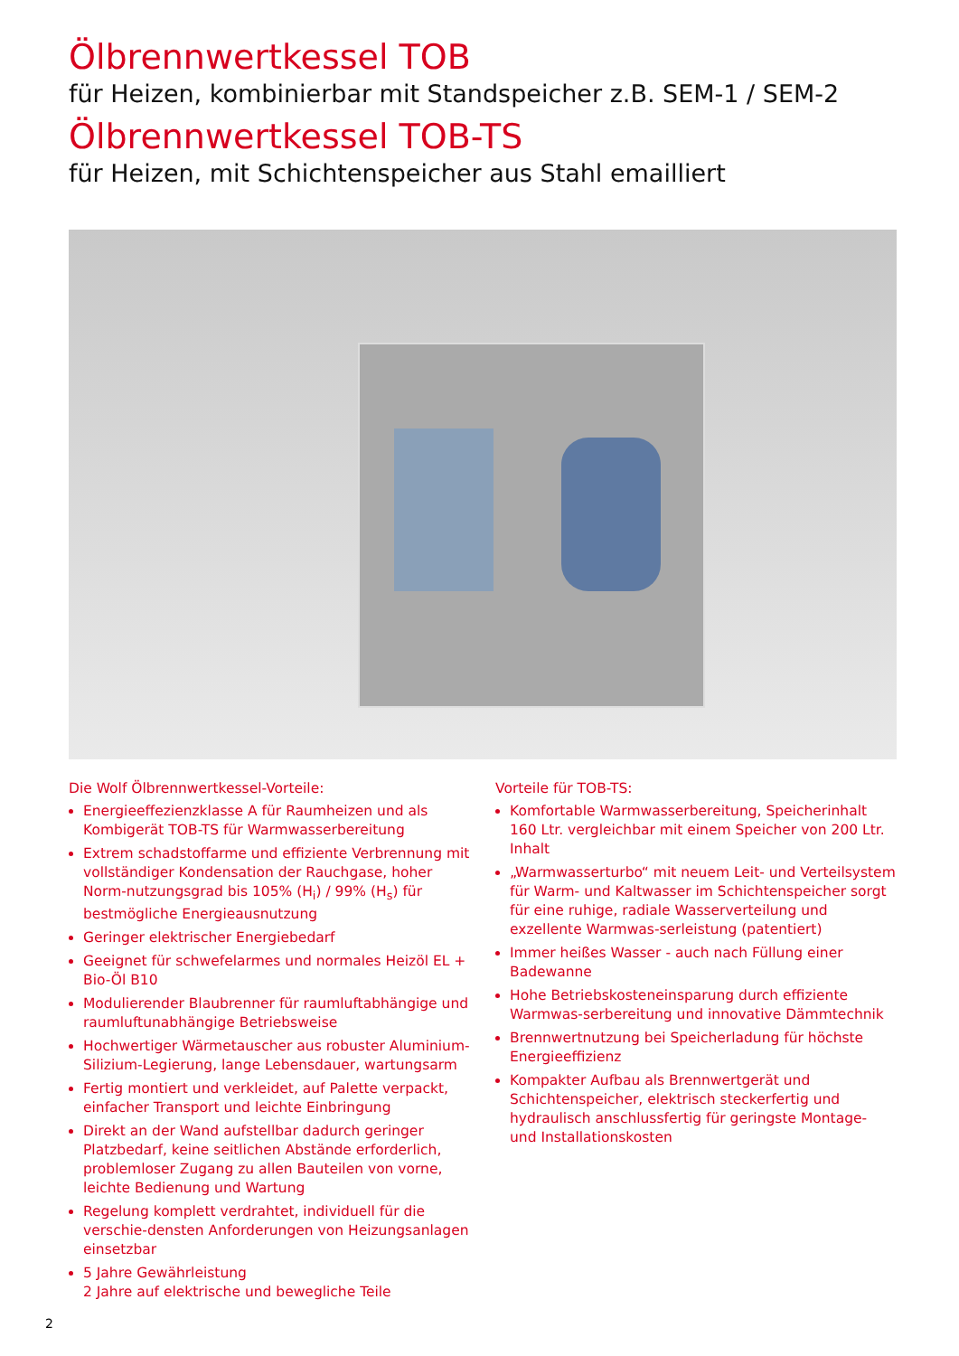Ölbrennwertkessel TOB
für Heizen, kombinierbar mit Standspeicher z.B. SEM-1 / SEM-2
Ölbrennwertkessel TOB-TS
für Heizen, mit Schichtenspeicher aus Stahl emailliert
Die Wolf Ölbrennwertkessel-Vorteile:
Energieeffezienzklasse A für Raumheizen und als Kombigerät TOB-TS für Warmwasserbereitung
Extrem schadstoffarme und effiziente Verbrennung mit vollständiger Kondensation der Rauchgase, hoher Norm-nutzungsgrad bis 105% (H<sub>i</sub>) / 99% (H<sub>s</sub>) für bestmögliche Energieausnutzung
Geringer elektrischer Energiebedarf
Geeignet für schwefelarmes und normales Heizöl EL + Bio-Öl B10
Modulierender Blaubrenner für raumluftabhängige und raumluftunabhängige Betriebsweise
Hochwertiger Wärmetauscher aus robuster Aluminium-Silizium-Legierung, lange Lebensdauer, wartungsarm
Fertig montiert und verkleidet, auf Palette verpackt, einfacher Transport und leichte Einbringung
Direkt an der Wand aufstellbar dadurch geringer Platzbedarf, keine seitlichen Abstände erforderlich, problemloser Zugang zu allen Bauteilen von vorne, leichte Bedienung und Wartung
Regelung komplett verdrahtet, individuell für die verschie-densten Anforderungen von Heizungsanlagen einsetzbar
5 Jahre Gewährleistung
2 Jahre auf elektrische und bewegliche Teile
Vorteile für TOB-TS:
Komfortable Warmwasserbereitung, Speicherinhalt 160 Ltr. vergleichbar mit einem Speicher von 200 Ltr. Inhalt
„Warmwasserturbo“ mit neuem Leit- und Verteilsystem für Warm- und Kaltwasser im Schichtenspeicher sorgt für eine ruhige, radiale Wasserverteilung und exzellente Warmwas-serleistung (patentiert)
Immer heißes Wasser - auch nach Füllung einer Badewanne
Hohe Betriebskosteneinsparung durch effiziente Warmwas-serbereitung und innovative Dämmtechnik
Brennwertnutzung bei Speicherladung für höchste Energieeffizienz
Kompakter Aufbau als Brennwertgerät und Schichtenspeicher, elektrisch steckerfertig und hydraulisch anschlussfertig für geringste Montage- und Installationskosten
2